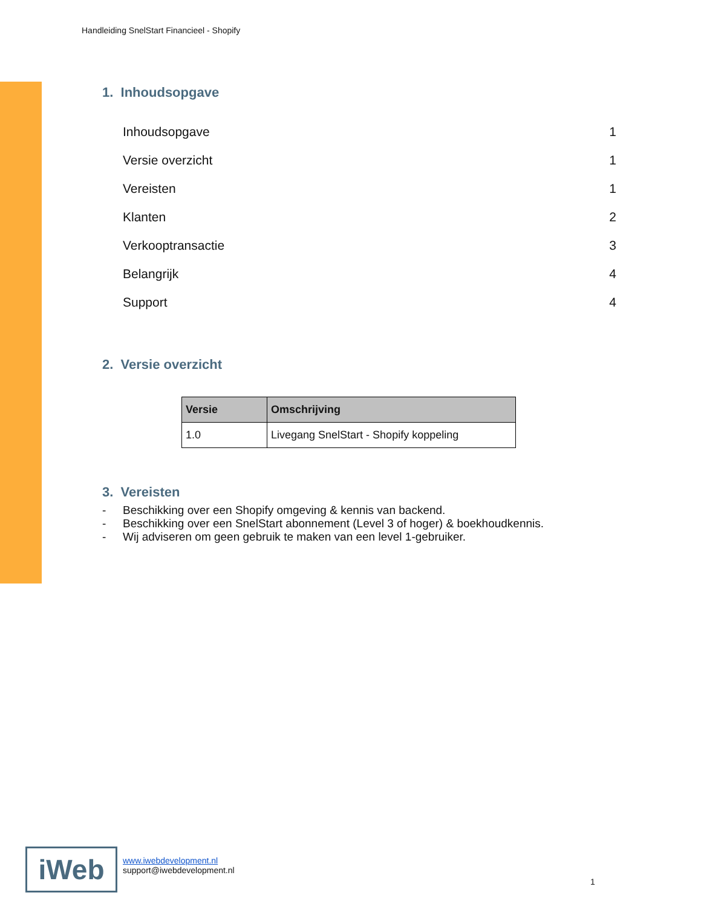Handleiding SnelStart Financieel - Shopify
1. Inhoudsopgave
Inhoudsopgave 1
Versie overzicht 1
Vereisten 1
Klanten 2
Verkooptransactie 3
Belangrijk 4
Support 4
2. Versie overzicht
| Versie | Omschrijving |
| --- | --- |
| 1.0 | Livegang SnelStart - Shopify koppeling |
3. Vereisten
- Beschikking over een Shopify omgeving & kennis van backend.
- Beschikking over een SnelStart abonnement (Level 3 of hoger) & boekhoudkennis.
- Wij adviseren om geen gebruik te maken van een level 1-gebruiker.
iWeb
www.iwebdevelopment.nl
support@iwebdevelopment.nl
1